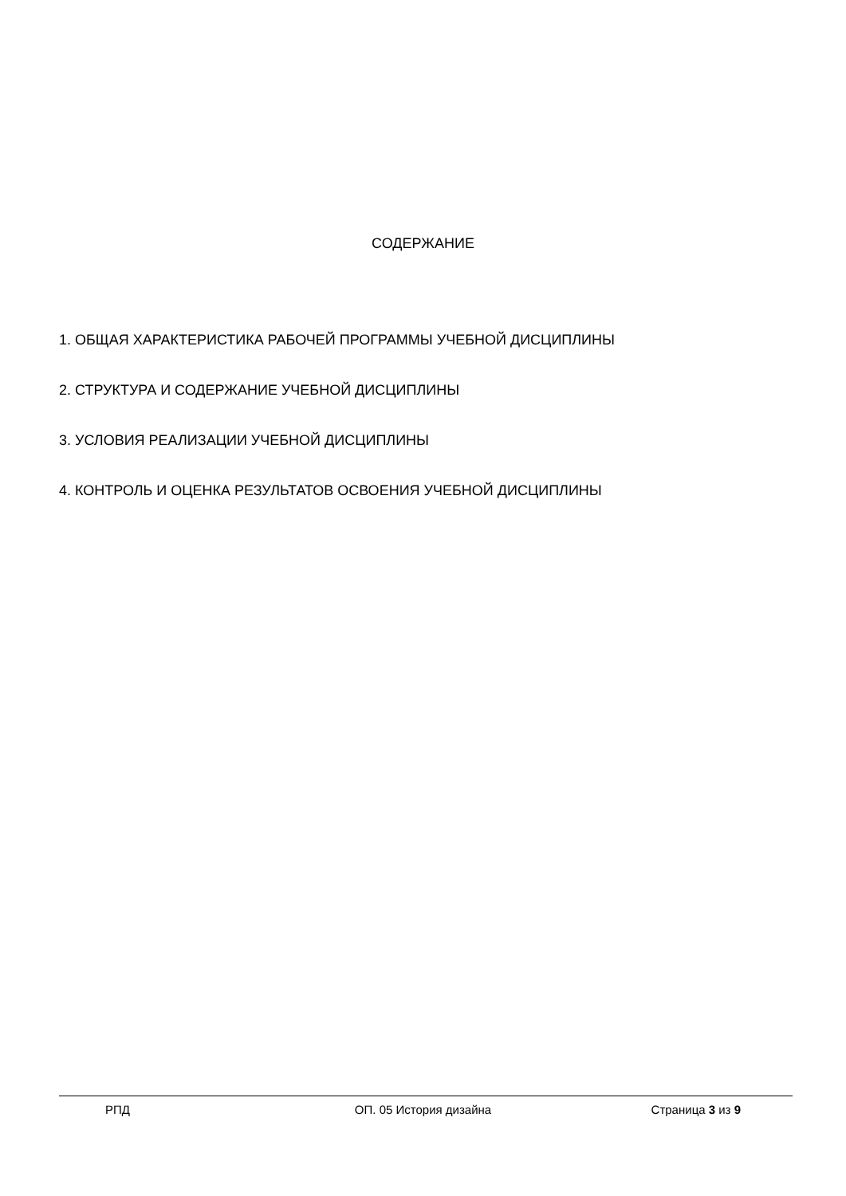СОДЕРЖАНИЕ
1. ОБЩАЯ ХАРАКТЕРИСТИКА РАБОЧЕЙ ПРОГРАММЫ УЧЕБНОЙ ДИСЦИПЛИНЫ
2. СТРУКТУРА И СОДЕРЖАНИЕ УЧЕБНОЙ ДИСЦИПЛИНЫ
3. УСЛОВИЯ РЕАЛИЗАЦИИ УЧЕБНОЙ ДИСЦИПЛИНЫ
4. КОНТРОЛЬ И ОЦЕНКА РЕЗУЛЬТАТОВ ОСВОЕНИЯ УЧЕБНОЙ ДИСЦИПЛИНЫ
РПД ОП. 05 История дизайна Страница 3 из 9